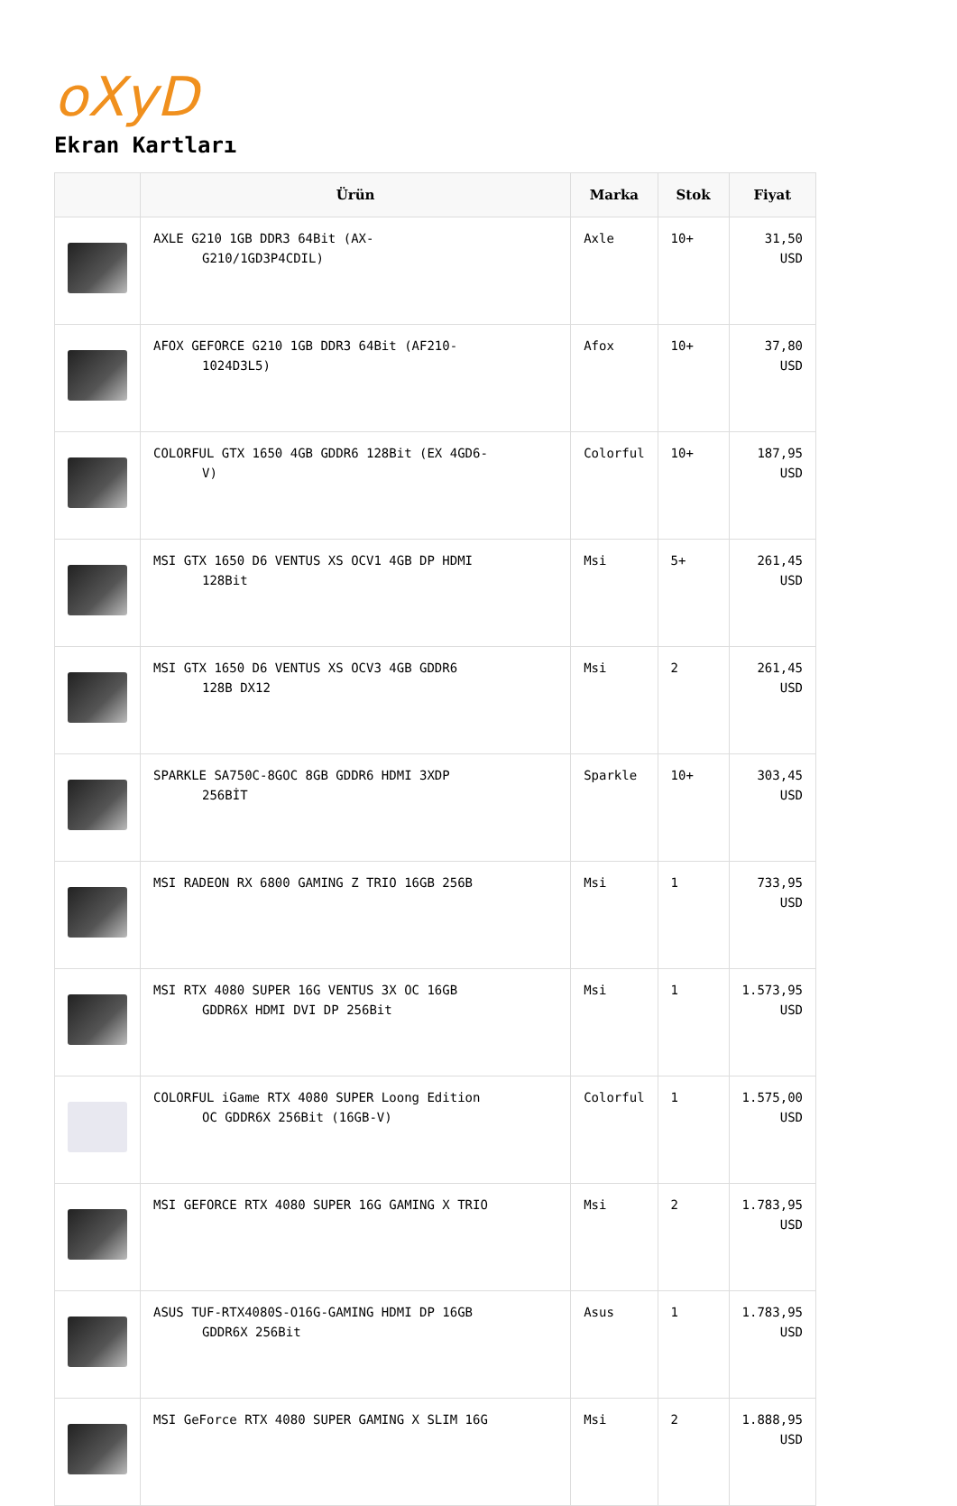oXyD
Ekran Kartları
| | Ürün | Marka | Stok | Fiyat |
| --- | --- | --- | --- | --- |
| | AXLE G210 1GB DDR3 64Bit (AX- G210/1GD3P4CDIL) | Axle | 10+ | 31,50 USD |
| | AFOX GEFORCE G210 1GB DDR3 64Bit (AF210- 1024D3L5) | Afox | 10+ | 37,80 USD |
| | COLORFUL GTX 1650 4GB GDDR6 128Bit (EX 4GD6- V) | Colorful | 10+ | 187,95 USD |
| | MSI GTX 1650 D6 VENTUS XS OCV1 4GB DP HDMI 128Bit | Msi | 5+ | 261,45 USD |
| | MSI GTX 1650 D6 VENTUS XS OCV3 4GB GDDR6 128B DX12 | Msi | 2 | 261,45 USD |
| | SPARKLE SA750C-8GOC 8GB GDDR6 HDMI 3XDP 256BİT | Sparkle | 10+ | 303,45 USD |
| | MSI RADEON RX 6800 GAMING Z TRIO 16GB 256B | Msi | 1 | 733,95 USD |
| | MSI RTX 4080 SUPER 16G VENTUS 3X OC 16GB GDDR6X HDMI DVI DP 256Bit | Msi | 1 | 1.573,95 USD |
| | COLORFUL iGame RTX 4080 SUPER Loong Edition OC GDDR6X 256Bit (16GB-V) | Colorful | 1 | 1.575,00 USD |
| | MSI GEFORCE RTX 4080 SUPER 16G GAMING X TRIO | Msi | 2 | 1.783,95 USD |
| | ASUS TUF-RTX4080S-O16G-GAMING HDMI DP 16GB GDDR6X 256Bit | Asus | 1 | 1.783,95 USD |
| | MSI GeForce RTX 4080 SUPER GAMING X SLIM 16G | Msi | 2 | 1.888,95 USD |